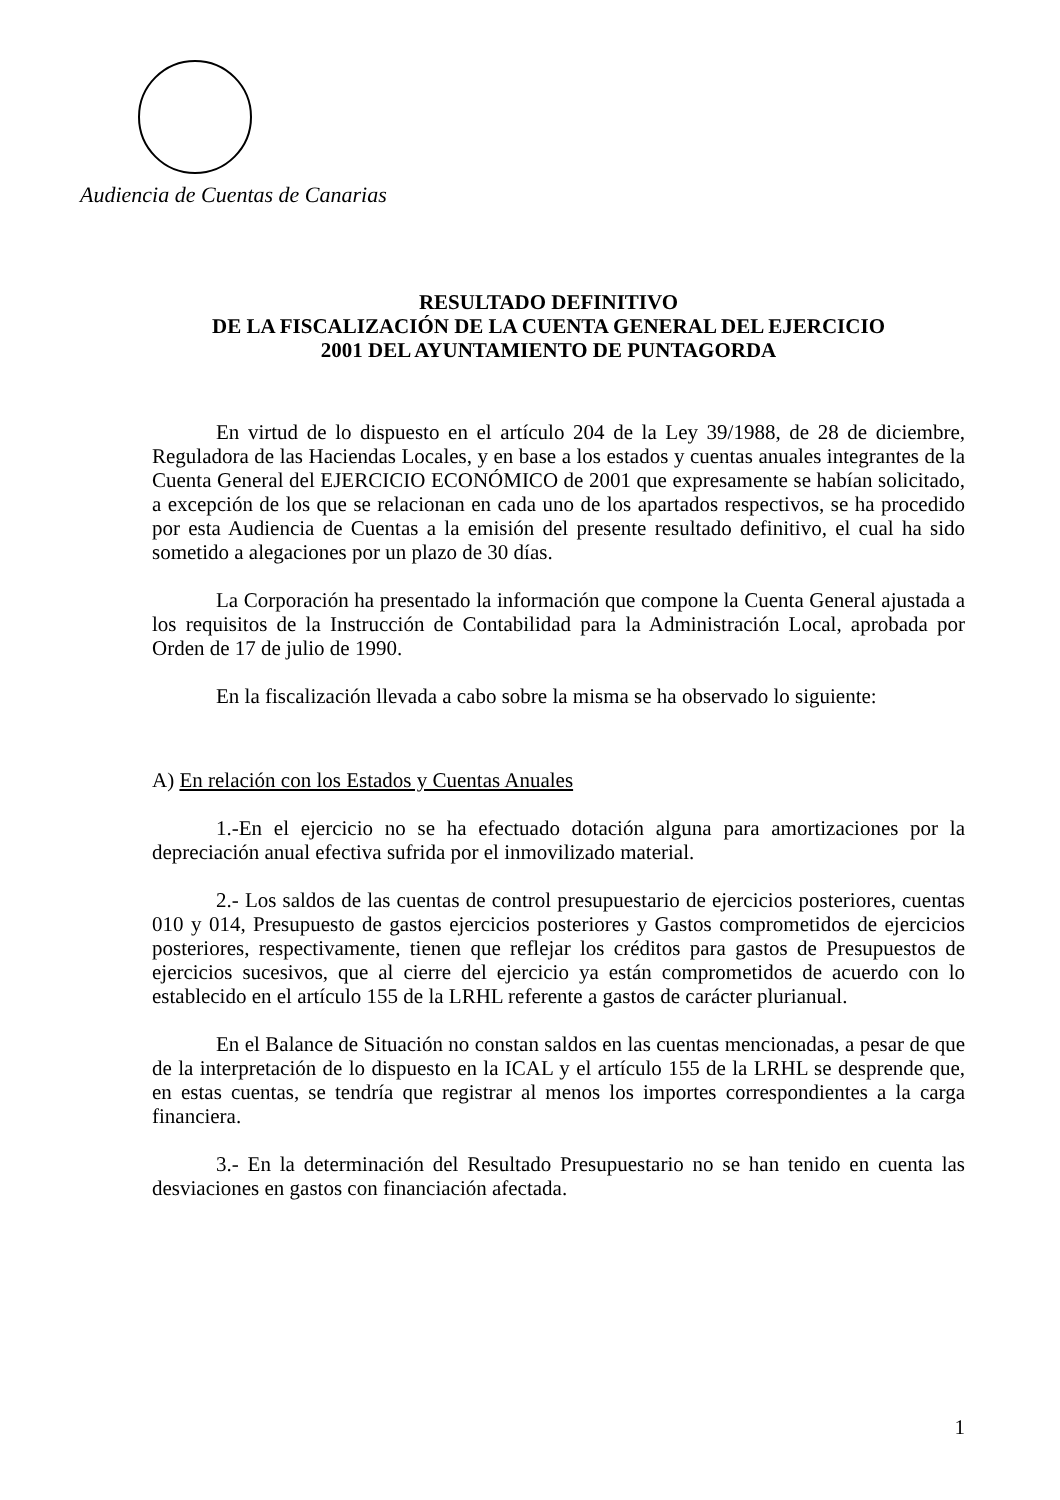Audiencia de Cuentas de Canarias
RESULTADO DEFINITIVO
DE LA FISCALIZACIÓN DE LA CUENTA GENERAL DEL EJERCICIO
2001 DEL AYUNTAMIENTO DE PUNTAGORDA
En virtud de lo dispuesto en el artículo 204 de la Ley 39/1988, de 28 de diciembre, Reguladora de las Haciendas Locales, y en base a los estados y cuentas anuales integrantes de la Cuenta General del EJERCICIO ECONÓMICO de 2001 que expresamente se habían solicitado, a excepción de los que se relacionan en cada uno de los apartados respectivos, se ha procedido por esta Audiencia de Cuentas a la emisión del presente resultado definitivo, el cual ha sido sometido a alegaciones por un plazo de 30 días.
La Corporación ha presentado la información que compone la Cuenta General ajustada a los requisitos de la Instrucción de Contabilidad para la Administración Local, aprobada por Orden de 17 de julio de 1990.
En la fiscalización llevada a cabo sobre la misma se ha observado lo siguiente:
A) En relación con los Estados y Cuentas Anuales
1.-En el ejercicio no se ha efectuado dotación alguna para amortizaciones por la depreciación anual efectiva sufrida por el inmovilizado material.
2.- Los saldos de las cuentas de control presupuestario de ejercicios posteriores, cuentas 010 y 014, Presupuesto de gastos ejercicios posteriores y Gastos comprometidos de ejercicios posteriores, respectivamente, tienen que reflejar los créditos para gastos de Presupuestos de ejercicios sucesivos, que al cierre del ejercicio ya están comprometidos de acuerdo con lo establecido en el artículo 155 de la LRHL referente a gastos de carácter plurianual.
En el Balance de Situación no constan saldos en las cuentas mencionadas, a pesar de que de la interpretación de lo dispuesto en la ICAL y el artículo 155 de la LRHL se desprende que, en estas cuentas, se tendría que registrar al menos los importes correspondientes a la carga financiera.
3.- En la determinación del Resultado Presupuestario no se han tenido en cuenta las desviaciones en gastos con financiación afectada.
1